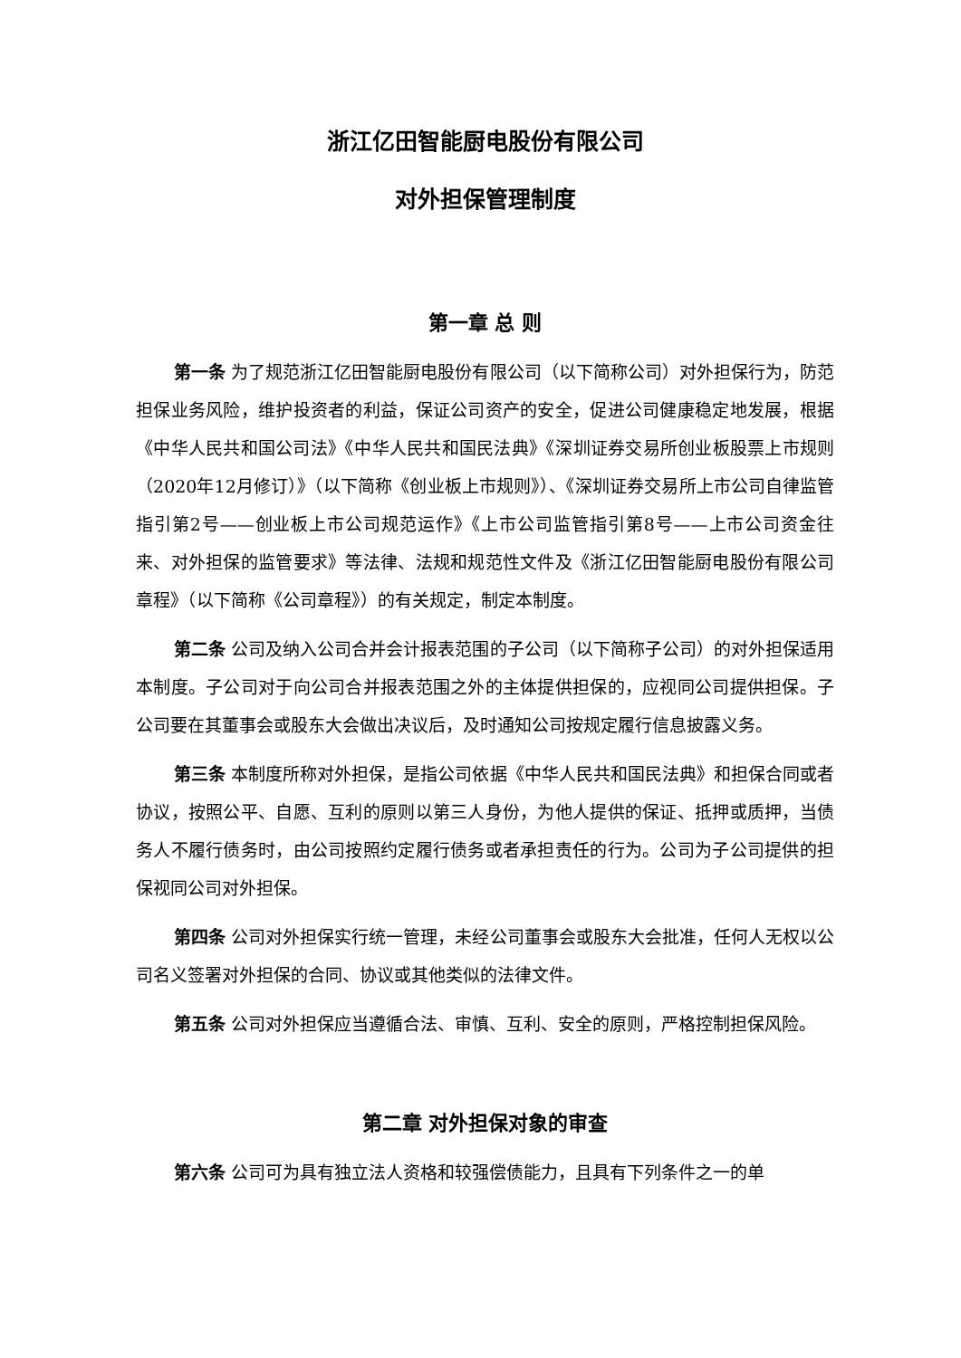浙江亿田智能厨电股份有限公司
对外担保管理制度
第一章 总 则
第一条 为了规范浙江亿田智能厨电股份有限公司（以下简称公司）对外担保行为，防范担保业务风险，维护投资者的利益，保证公司资产的安全，促进公司健康稳定地发展，根据《中华人民共和国公司法》《中华人民共和国民法典》《深圳证券交易所创业板股票上市规则（2020年12月修订）》（以下简称《创业板上市规则》）、《深圳证券交易所上市公司自律监管指引第2号——创业板上市公司规范运作》《上市公司监管指引第8号——上市公司资金往来、对外担保的监管要求》等法律、法规和规范性文件及《浙江亿田智能厨电股份有限公司章程》（以下简称《公司章程》）的有关规定，制定本制度。
第二条 公司及纳入公司合并会计报表范围的子公司（以下简称子公司）的对外担保适用本制度。子公司对于向公司合并报表范围之外的主体提供担保的，应视同公司提供担保。子公司要在其董事会或股东大会做出决议后，及时通知公司按规定履行信息披露义务。
第三条 本制度所称对外担保，是指公司依据《中华人民共和国民法典》和担保合同或者协议，按照公平、自愿、互利的原则以第三人身份，为他人提供的保证、抵押或质押，当债务人不履行债务时，由公司按照约定履行债务或者承担责任的行为。公司为子公司提供的担保视同公司对外担保。
第四条 公司对外担保实行统一管理，未经公司董事会或股东大会批准，任何人无权以公司名义签署对外担保的合同、协议或其他类似的法律文件。
第五条 公司对外担保应当遵循合法、审慎、互利、安全的原则，严格控制担保风险。
第二章 对外担保对象的审查
第六条 公司可为具有独立法人资格和较强偿债能力，且具有下列条件之一的单